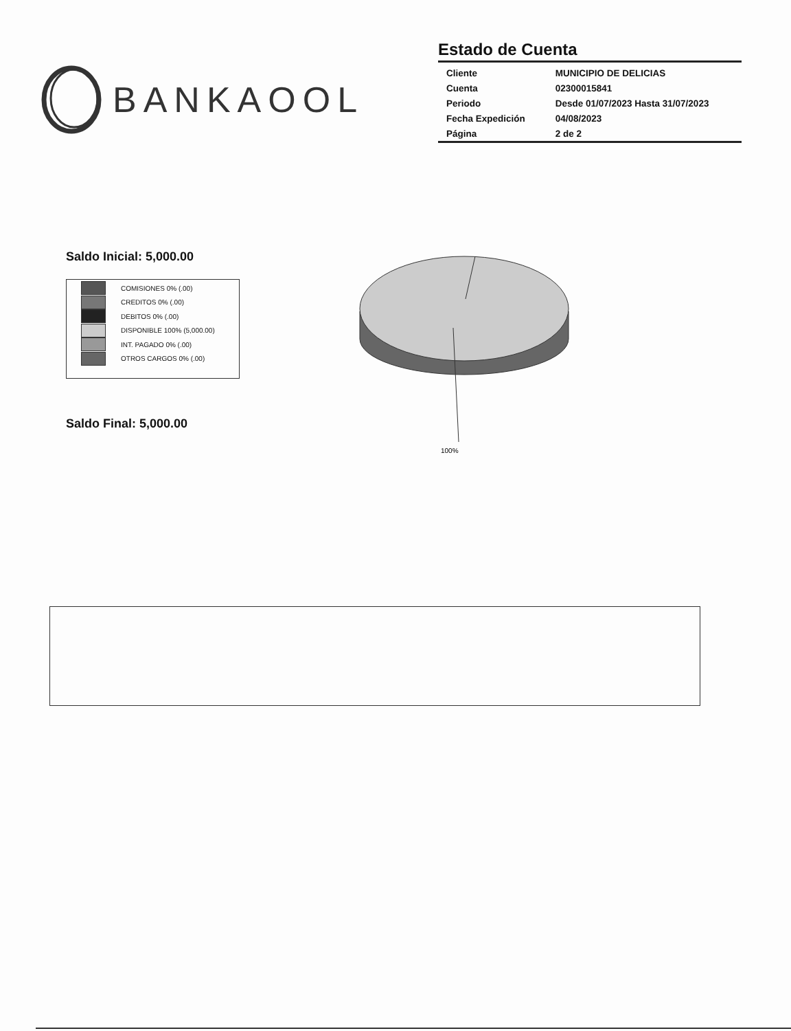BANKAOOL
Estado de Cuenta
| Cliente | MUNICIPIO DE DELICIAS |
| Cuenta | 02300015841 |
| Periodo | Desde 01/07/2023 Hasta 31/07/2023 |
| Fecha Expedición | 04/08/2023 |
| Página | 2 de 2 |
Saldo Inicial: 5,000.00
COMISIONES 0% (.00)
CREDITOS 0% (.00)
DEBITOS 0% (.00)
DISPONIBLE 100% (5,000.00)
INT. PAGADO 0% (.00)
OTROS CARGOS 0% (.00)
Saldo Final: 5,000.00
100%